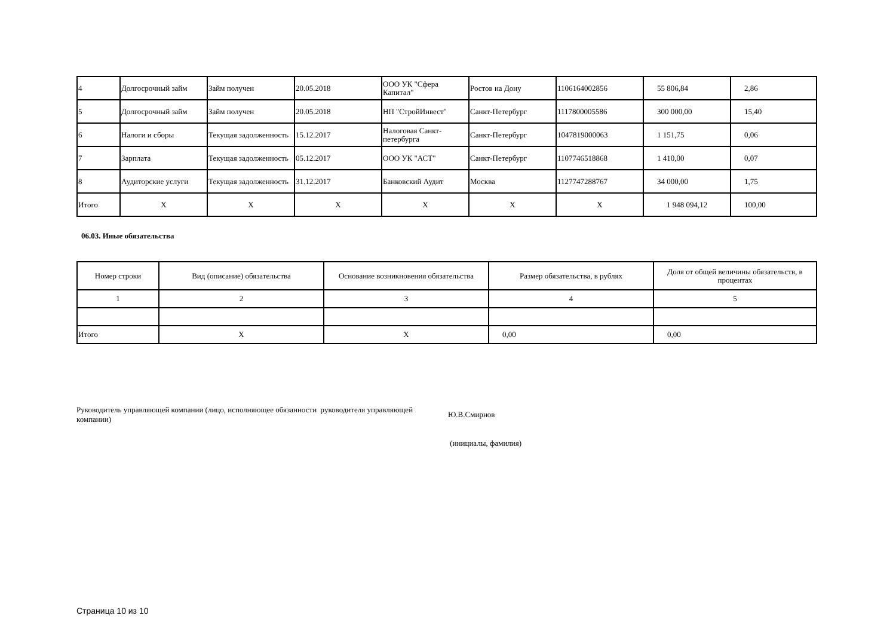| 4 | Долгосрочный займ | Займ получен | 20.05.2018 | ООО УК "Сфера Капитал" | Ростов на Дону | 1106164002856 | 55 806,84 | 2,86 |
| 5 | Долгосрочный займ | Займ получен | 20.05.2018 | НП "СтройИнвест" | Санкт-Петербург | 1117800005586 | 300 000,00 | 15,40 |
| 6 | Налоги и сборы | Текущая задолженность | 15.12.2017 | Налоговая Санкт-петербурга | Санкт-Петербург | 1047819000063 | 1 151,75 | 0,06 |
| 7 | Зарплата | Текущая задолженность | 05.12.2017 | ООО УК "АСТ" | Санкт-Петербург | 1107746518868 | 1 410,00 | 0,07 |
| 8 | Аудиторские услуги | Текущая задолженность | 31.12.2017 | Банковский Аудит | Москва | 1127747288767 | 34 000,00 | 1,75 |
| Итого | X | X | X | X | X | X | 1 948 094,12 | 100,00 |
06.03. Иные обязательства
| Номер строки | Вид (описание) обязательства | Основание возникновения обязательства | Размер обязательства, в рублях | Доля от общей величины обязательств, в процентах |
| --- | --- | --- | --- | --- |
| 1 | 2 | 3 | 4 | 5 |
| Итого | X | X | 0,00 | 0,00 |
Руководитель управляющей компании (лицо, исполняющее обязанности руководителя управляющей компании)
Ю.В.Смирнов
(инициалы, фамилия)
Страница 10 из 10